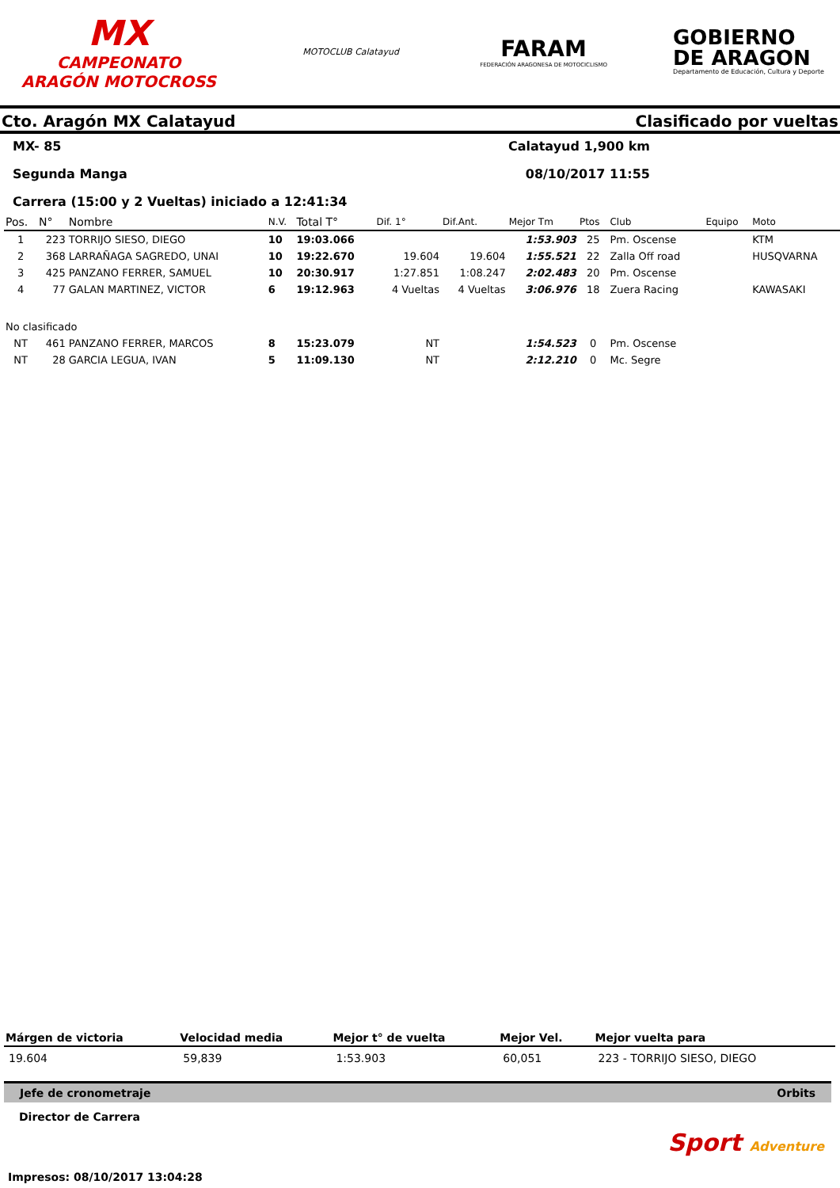MX
CAMPEONATO ARAGÓN MOTOCROSS
MOTOCLUB Calatayud
FARAM
FEDERACIÓN ARAGONESA DE MOTOCICLISMO
GOBIERNO
DE ARAGON
Departamento de Educación, Cultura y Deporte
Cto. Aragón MX Calatayud Clasificado por vueltas
MX- 85 Calatayud 1,900 km
Segunda Manga 08/10/2017 11:55
Carrera (15:00 y 2 Vueltas) iniciado a 12:41:34
| Pos. | N° | Nombre | N.V. | Total T° | Dif. 1° | Dif.Ant. | Mejor Tm | Ptos | Club | Equipo | Moto |
| --- | --- | --- | --- | --- | --- | --- | --- | --- | --- | --- | --- |
| 1 | 223 | TORRIJO SIESO, DIEGO | 10 | 19:03.066 | | | 1:53.903 | 25 | Pm. Oscense | | KTM |
| 2 | 368 | LARRAÑAGA SAGREDO, UNAI | 10 | 19:22.670 | 19.604 | 19.604 | 1:55.521 | 22 | Zalla Off road | | HUSQVARNA |
| 3 | 425 | PANZANO FERRER, SAMUEL | 10 | 20:30.917 | 1:27.851 | 1:08.247 | 2:02.483 | 20 | Pm. Oscense | | |
| 4 | 77 | GALAN MARTINEZ, VICTOR | 6 | 19:12.963 | 4 Vueltas | 4 Vueltas | 3:06.976 | 18 | Zuera Racing | | KAWASAKI |
| No clasificado | | | | | | | | | | | |
| NT | 461 | PANZANO FERRER, MARCOS | 8 | 15:23.079 | NT | | 1:54.523 | 0 | Pm. Oscense | | |
| NT | 28 | GARCIA LEGUA, IVAN | 5 | 11:09.130 | NT | | 2:12.210 | 0 | Mc. Segre | | |
| Márgen de victoria | Velocidad media | Mejor t° de vuelta | Mejor Vel. | Mejor vuelta para |
| --- | --- | --- | --- | --- |
| 19.604 | 59,839 | 1:53.903 | 60,051 | 223 - TORRIJO SIESO, DIEGO |
Jefe de cronometraje Orbits
Director de Carrera
Sport Adventure
Impresos: 08/10/2017 13:04:28